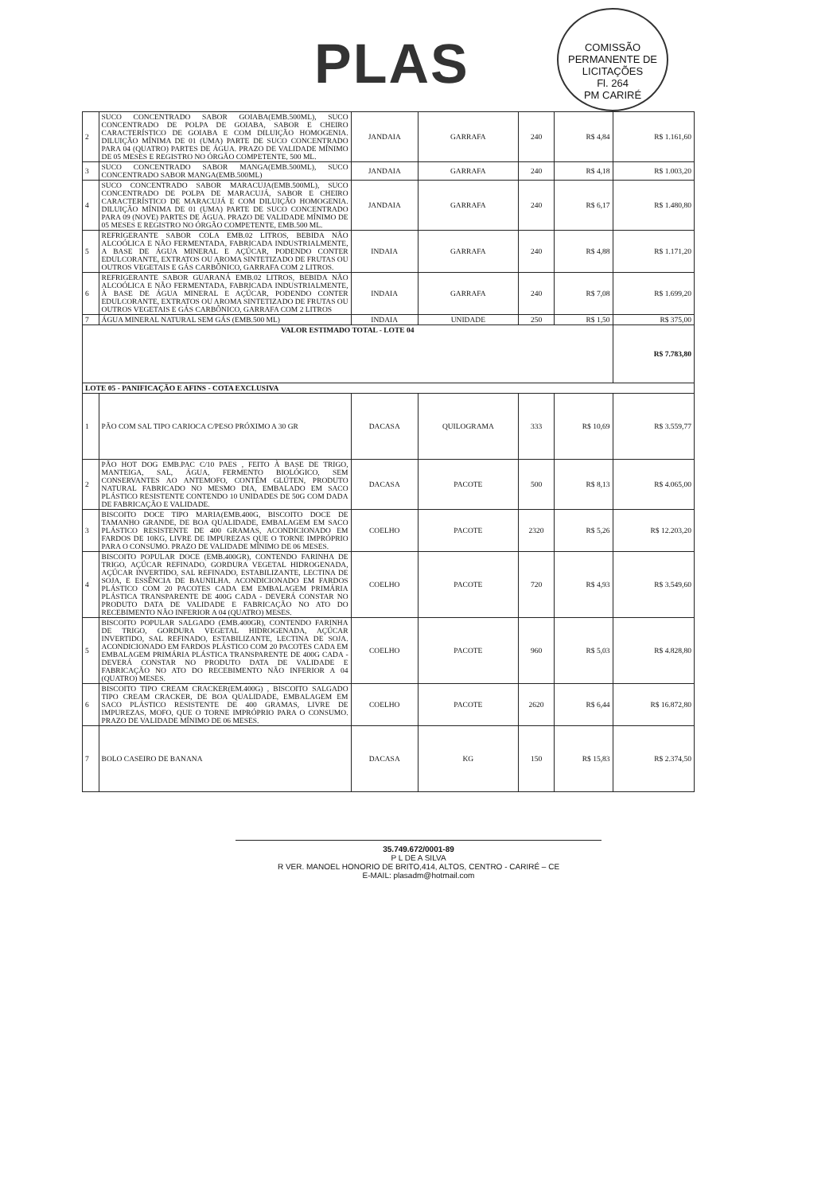PLAS
COMISSÃO PERMANENTE DE LICITAÇÕES
Fl. 264
PM CARIRÉ
| 2 | SUCO CONCENTRADO SABOR GOIABA(EMB.500ML), SUCO CONCENTRADO DE POLPA DE GOIABA, SABOR E CHEIRO CARACTERÍSTICO DE GOIABA E COM DILUIÇÃO HOMOGENIA. DILUIÇÃO MÍNIMA DE 01 (UMA) PARTE DE SUCO CONCENTRADO PARA 04 (QUATRO) PARTES DE ÁGUA. PRAZO DE VALIDADE MÍNIMO DE 05 MESES E REGISTRO NO ÓRGÃO COMPETENTE, 500 ML. | JANDAIA | GARRAFA | 240 | R$ 4,84 | R$ 1.161,60 |
| 3 | SUCO CONCENTRADO SABOR MANGA(EMB.500ML), SUCO CONCENTRADO SABOR MANGA(EMB.500ML) | JANDAIA | GARRAFA | 240 | R$ 4,18 | R$ 1.003,20 |
| 4 | SUCO CONCENTRADO SABOR MARACUJA(EMB.500ML), SUCO CONCENTRADO DE POLPA DE MARACUJÁ, SABOR E CHEIRO CARACTERÍSTICO DE MARACUJÁ E COM DILUIÇÃO HOMOGENIA. DILUIÇÃO MÍNIMA DE 01 (UMA) PARTE DE SUCO CONCENTRADO PARA 09 (NOVE) PARTES DE ÁGUA. PRAZO DE VALIDADE MÍNIMO DE 05 MESES E REGISTRO NO ÓRGÃO COMPETENTE, EMB.500 ML. | JANDAIA | GARRAFA | 240 | R$ 6,17 | R$ 1.480,80 |
| 5 | REFRIGERANTE SABOR COLA EMB.02 LITROS, BEBIDA NÃO ALCOÓLICA E NÃO FERMENTADA, FABRICADA INDUSTRIALMENTE, A BASE DE ÁGUA MINERAL E AÇÚCAR, PODENDO CONTER EDULCORANTE, EXTRATOS OU AROMA SINTETIZADO DE FRUTAS OU OUTROS VEGETAIS E GÁS CARBÔNICO, GARRAFA COM 2 LITROS. | INDAIA | GARRAFA | 240 | R$ 4,88 | R$ 1.171,20 |
| 6 | REFRIGERANTE SABOR GUARANÁ EMB.02 LITROS, BEBIDA NÃO ALCOÓLICA E NÃO FERMENTADA, FABRICADA INDUSTRIALMENTE, À BASE DE ÁGUA MINERAL E AÇÚCAR, PODENDO CONTER EDULCORANTE, EXTRATOS OU AROMA SINTETIZADO DE FRUTAS OU OUTROS VEGETAIS E GÁS CARBÔNICO, GARRAFA COM 2 LITROS | INDAIA | GARRAFA | 240 | R$ 7,08 | R$ 1.699,20 |
| 7 | ÁGUA MINERAL NATURAL SEM GÁS (EMB.500 ML) | INDAIA | UNIDADE | 250 | R$ 1,50 | R$ 375,00 |
| VALOR ESTIMADO TOTAL - LOTE 04 | | | | | | R$ 7.783,80 |
| LOTE 05 - PANIFICAÇÃO E AFINS - COTA EXCLUSIVA | | | | | | |
| 1 | PÃO COM SAL TIPO CARIOCA C/PESO PRÓXIMO A 30 GR | DACASA | QUILOGRAMA | 333 | R$ 10,69 | R$ 3.559,77 |
| 2 | PÃO HOT DOG EMB.PAC C/10 PAES , FEITO À BASE DE TRIGO, MANTEIGA, SAL, ÁGUA, FERMENTO BIOLÓGICO, SEM CONSERVANTES AO ANTEMOFO, CONTÉM GLÚTEN, PRODUTO NATURAL FABRICADO NO MESMO DIA, EMBALADO EM SACO PLÁSTICO RESISTENTE CONTENDO 10 UNIDADES DE 50G COM DADA DE FABRICAÇÃO E VALIDADE. | DACASA | PACOTE | 500 | R$ 8,13 | R$ 4.065,00 |
| 3 | BISCOITO DOCE TIPO MARIA(EMB.400G, BISCOITO DOCE DE TAMANHO GRANDE, DE BOA QUALIDADE, EMBALAGEM EM SACO PLÁSTICO RESISTENTE DE 400 GRAMAS, ACONDICIONADO EM FARDOS DE 10KG, LIVRE DE IMPUREZAS QUE O TORNE IMPRÓPRIO PARA O CONSUMO. PRAZO DE VALIDADE MÍNIMO DE 06 MESES. | COELHO | PACOTE | 2320 | R$ 5,26 | R$ 12.203,20 |
| 4 | BISCOITO POPULAR DOCE (EMB.400GR), CONTENDO FARINHA DE TRIGO, AÇÚCAR REFINADO, GORDURA VEGETAL HIDROGENADA, AÇÚCAR INVERTIDO, SAL REFINADO, ESTABILIZANTE, LECTINA DE SOJA, E ESSÊNCIA DE BAUNILHA. ACONDICIONADO EM FARDOS PLÁSTICO COM 20 PACOTES CADA EM EMBALAGEM PRIMÁRIA PLÁSTICA TRANSPARENTE DE 400G CADA - DEVERÁ CONSTAR NO PRODUTO DATA DE VALIDADE E FABRICAÇÃO NO ATO DO RECEBIMENTO NÃO INFERIOR A 04 (QUATRO) MESES. | COELHO | PACOTE | 720 | R$ 4,93 | R$ 3.549,60 |
| 5 | BISCOITO POPULAR SALGADO (EMB.400GR), CONTENDO FARINHA DE TRIGO, GORDURA VEGETAL HIDROGENADA, AÇÚCAR INVERTIDO, SAL REFINADO, ESTABILIZANTE, LECTINA DE SOJA. ACONDICIONADO EM FARDOS PLÁSTICO COM 20 PACOTES CADA EM EMBALAGEM PRIMÁRIA PLÁSTICA TRANSPARENTE DE 400G CADA - DEVERÁ CONSTAR NO PRODUTO DATA DE VALIDADE E FABRICAÇÃO NO ATO DO RECEBIMENTO NÃO INFERIOR A 04 (QUATRO) MESES. | COELHO | PACOTE | 960 | R$ 5,03 | R$ 4.828,80 |
| 6 | BISCOITO TIPO CREAM CRACKER(EM.400G) , BISCOITO SALGADO TIPO CREAM CRACKER, DE BOA QUALIDADE, EMBALAGEM EM SACO PLÁSTICO RESISTENTE DE 400 GRAMAS, LIVRE DE IMPUREZAS, MOFO, QUE O TORNE IMPRÓPRIO PARA O CONSUMO. PRAZO DE VALIDADE MÍNIMO DE 06 MESES. | COELHO | PACOTE | 2620 | R$ 6,44 | R$ 16.872,80 |
| 7 | BOLO CASEIRO DE BANANA | DACASA | KG | 150 | R$ 15,83 | R$ 2.374,50 |
35.749.672/0001-89
P L DE A SILVA
R VER. MANOEL HONORIO DE BRITO,414, ALTOS, CENTRO - CARIRÉ – CE
E-MAIL: plasadm@hotmail.com